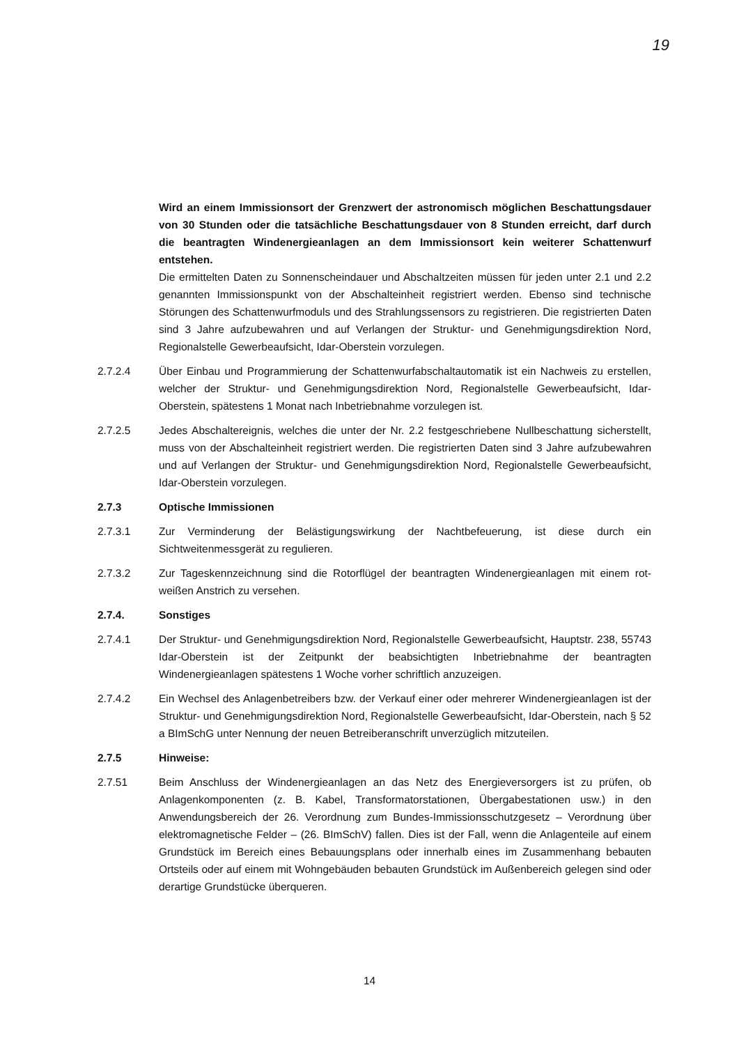19
Wird an einem Immissionsort der Grenzwert der astronomisch möglichen Beschattungsdauer von 30 Stunden oder die tatsächliche Beschattungsdauer von 8 Stunden erreicht, darf durch die beantragten Windenergieanlagen an dem Immissionsort kein weiterer Schattenwurf entstehen.
Die ermittelten Daten zu Sonnenscheindauer und Abschaltzeiten müssen für jeden unter 2.1 und 2.2 genannten Immissionspunkt von der Abschalteinheit registriert werden. Ebenso sind technische Störungen des Schattenwurfmoduls und des Strahlungssensors zu registrieren. Die registrierten Daten sind 3 Jahre aufzubewahren und auf Verlangen der Struktur- und Genehmigungsdirektion Nord, Regionalstelle Gewerbeaufsicht, Idar-Oberstein vorzulegen.
2.7.2.4 Über Einbau und Programmierung der Schattenwurfabschaltautomatik ist ein Nachweis zu erstellen, welcher der Struktur- und Genehmigungsdirektion Nord, Regionalstelle Gewerbeaufsicht, Idar-Oberstein, spätestens 1 Monat nach Inbetriebnahme vorzulegen ist.
2.7.2.5 Jedes Abschaltereignis, welches die unter der Nr. 2.2 festgeschriebene Nullbeschattung sicherstellt, muss von der Abschalteinheit registriert werden. Die registrierten Daten sind 3 Jahre aufzubewahren und auf Verlangen der Struktur- und Genehmigungsdirektion Nord, Regionalstelle Gewerbeaufsicht, Idar-Oberstein vorzulegen.
2.7.3 Optische Immissionen
2.7.3.1 Zur Verminderung der Belästigungswirkung der Nachtbefeuerung, ist diese durch ein Sichtweitenmessgerät zu regulieren.
2.7.3.2 Zur Tageskennzeichnung sind die Rotorflügel der beantragten Windenergieanlagen mit einem rot-weißen Anstrich zu versehen.
2.7.4. Sonstiges
2.7.4.1 Der Struktur- und Genehmigungsdirektion Nord, Regionalstelle Gewerbeaufsicht, Hauptstr. 238, 55743 Idar-Oberstein ist der Zeitpunkt der beabsichtigten Inbetriebnahme der beantragten Windenergieanlagen spätestens 1 Woche vorher schriftlich anzuzeigen.
2.7.4.2 Ein Wechsel des Anlagenbetreibers bzw. der Verkauf einer oder mehrerer Windenergieanlagen ist der Struktur- und Genehmigungsdirektion Nord, Regionalstelle Gewerbeaufsicht, Idar-Oberstein, nach § 52 a BImSchG unter Nennung der neuen Betreiberanschrift unverzüglich mitzuteilen.
2.7.5 Hinweise:
2.7.51 Beim Anschluss der Windenergieanlagen an das Netz des Energieversorgers ist zu prüfen, ob Anlagenkomponenten (z. B. Kabel, Transformatorstationen, Übergabestationen usw.) in den Anwendungsbereich der 26. Verordnung zum Bundes-Immissionsschutzgesetz – Verordnung über elektromagnetische Felder – (26. BImSchV) fallen. Dies ist der Fall, wenn die Anlagenteile auf einem Grundstück im Bereich eines Bebauungsplans oder innerhalb eines im Zusammenhang bebauten Ortsteils oder auf einem mit Wohngebäuden bebauten Grundstück im Außenbereich gelegen sind oder derartige Grundstücke überqueren.
14